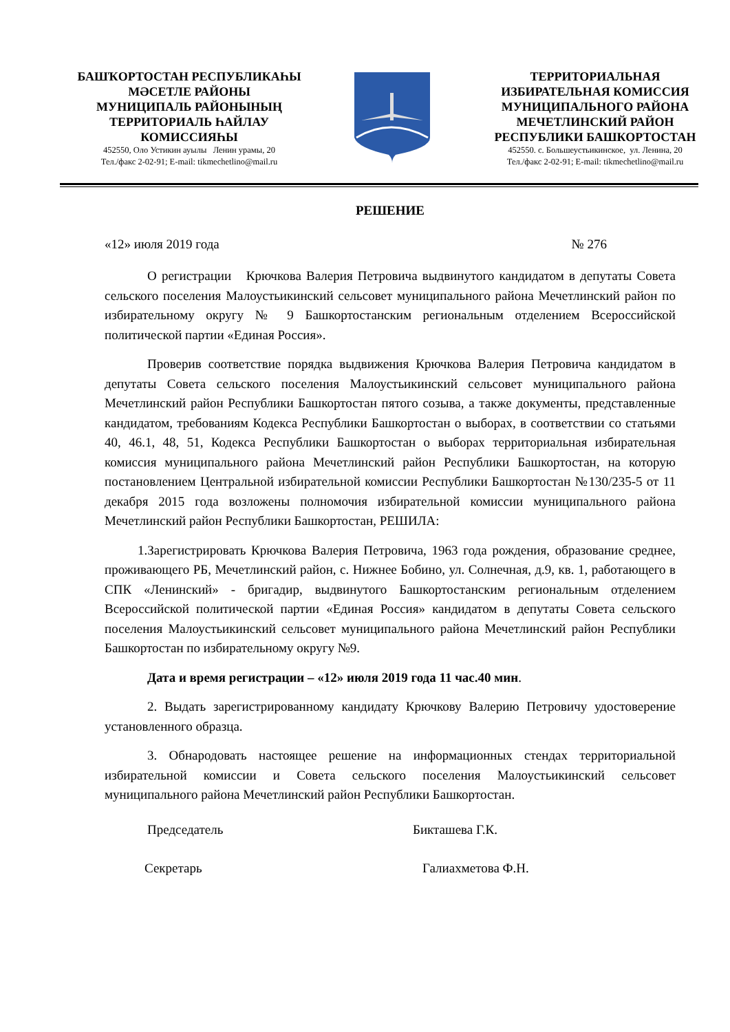БАШҠОРТОСТАН РЕСПУБЛИКАҺЫ
МӘСЕТЛЕ РАЙОНЫ
МУНИЦИПАЛЬ РАЙОНЫНЫҢ
ТЕРРИТОРИАЛЬ ҺАЙЛАУ
КОМИССИЯҺЫ
452550, Оло Устикин ауылы Ленин урамы, 20
Тел./факс 2-02-91; E-mail: tikmechetlino@mail.ru
ТЕРРИТОРИАЛЬНАЯ
ИЗБИРАТЕЛЬНАЯ КОМИССИЯ
МУНИЦИПАЛЬНОГО РАЙОНА
МЕЧЕТЛИНСКИЙ РАЙОН
РЕСПУБЛИКИ БАШКОРТОСТАН
452550. с. Большеустьикинское, ул. Ленина, 20
Тел./факс 2-02-91; E-mail: tikmechetlino@mail.ru
РЕШЕНИЕ
«12» июля 2019 года № 276
О регистрации Крючкова Валерия Петровича выдвинутого кандидатом в депутаты Совета сельского поселения Малоустьикинский сельсовет муниципального района Мечетлинский район по избирательному округу № 9 Башкортостанским региональным отделением Всероссийской политической партии «Единая Россия».
Проверив соответствие порядка выдвижения Крючкова Валерия Петровича кандидатом в депутаты Совета сельского поселения Малоустьикинский сельсовет муниципального района Мечетлинский район Республики Башкортостан пятого созыва, а также документы, представленные кандидатом, требованиям Кодекса Республики Башкортостан о выборах, в соответствии со статьями 40, 46.1, 48, 51, Кодекса Республики Башкортостан о выборах территориальная избирательная комиссия муниципального района Мечетлинский район Республики Башкортостан, на которую постановлением Центральной избирательной комиссии Республики Башкортостан №130/235-5 от 11 декабря 2015 года возложены полномочия избирательной комиссии муниципального района Мечетлинский район Республики Башкортостан, РЕШИЛА:
1.Зарегистрировать Крючкова Валерия Петровича, 1963 года рождения, образование среднее, проживающего РБ, Мечетлинский район, с. Нижнее Бобино, ул. Солнечная, д.9, кв. 1, работающего в СПК «Ленинский» - бригадир, выдвинутого Башкортостанским региональным отделением Всероссийской политической партии «Единая Россия» кандидатом в депутаты Совета сельского поселения Малоустьикинский сельсовет муниципального района Мечетлинский район Республики Башкортостан по избирательному округу №9.
Дата и время регистрации – «12» июля 2019 года 11 час.40 мин.
2. Выдать зарегистрированному кандидату Крючкову Валерию Петровичу удостоверение установленного образца.
3. Обнародовать настоящее решение на информационных стендах территориальной избирательной комиссии и Совета сельского поселения Малоустьикинский сельсовет муниципального района Мечетлинский район Республики Башкортостан.
Председатель Бикташева Г.К.
Секретарь Галиахметова Ф.Н.